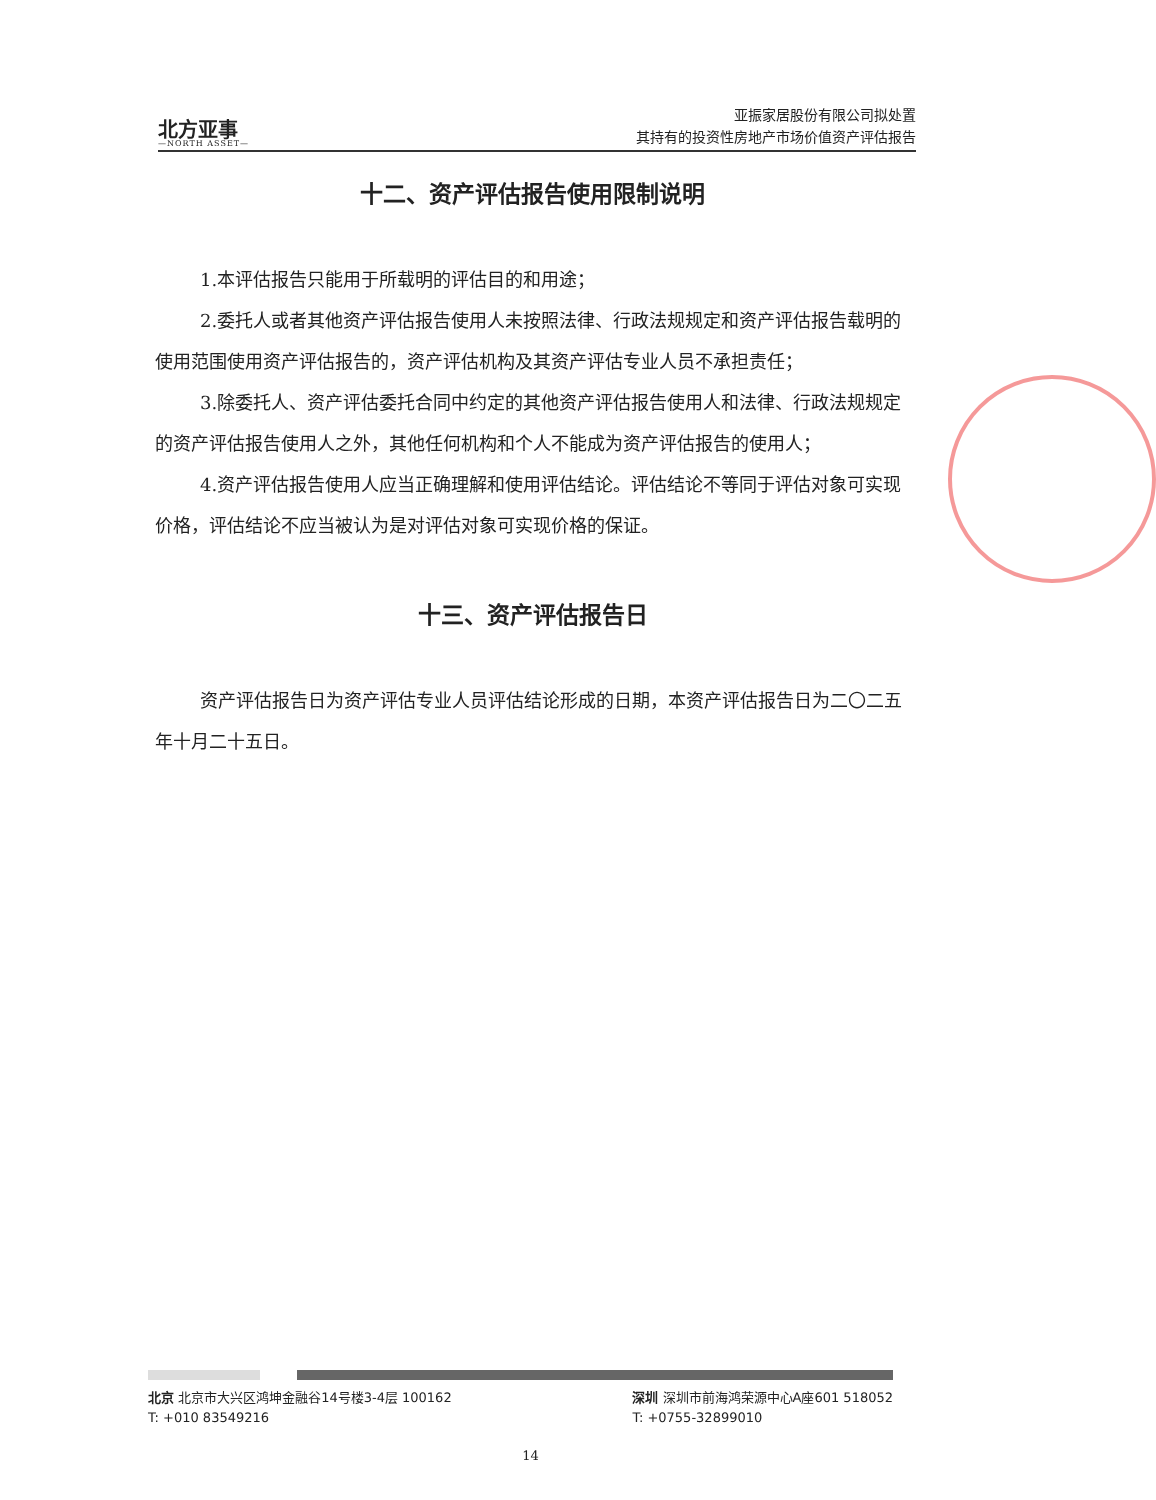北方亚事
—NORTH ASSET—
亚振家居股份有限公司拟处置
其持有的投资性房地产市场价值资产评估报告
十二、资产评估报告使用限制说明
1.本评估报告只能用于所载明的评估目的和用途；
2.委托人或者其他资产评估报告使用人未按照法律、行政法规规定和资产评估报告载明的使用范围使用资产评估报告的，资产评估机构及其资产评估专业人员不承担责任；
3.除委托人、资产评估委托合同中约定的其他资产评估报告使用人和法律、行政法规规定的资产评估报告使用人之外，其他任何机构和个人不能成为资产评估报告的使用人；
4.资产评估报告使用人应当正确理解和使用评估结论。评估结论不等同于评估对象可实现价格，评估结论不应当被认为是对评估对象可实现价格的保证。
十三、资产评估报告日
资产评估报告日为资产评估专业人员评估结论形成的日期，本资产评估报告日为二〇二五年十月二十五日。
北京 北京市大兴区鸿坤金融谷14号楼3-4层 100162
T: +010 83549216
深圳 深圳市前海鸿荣源中心A座601 518052
T: +0755-32899010
14